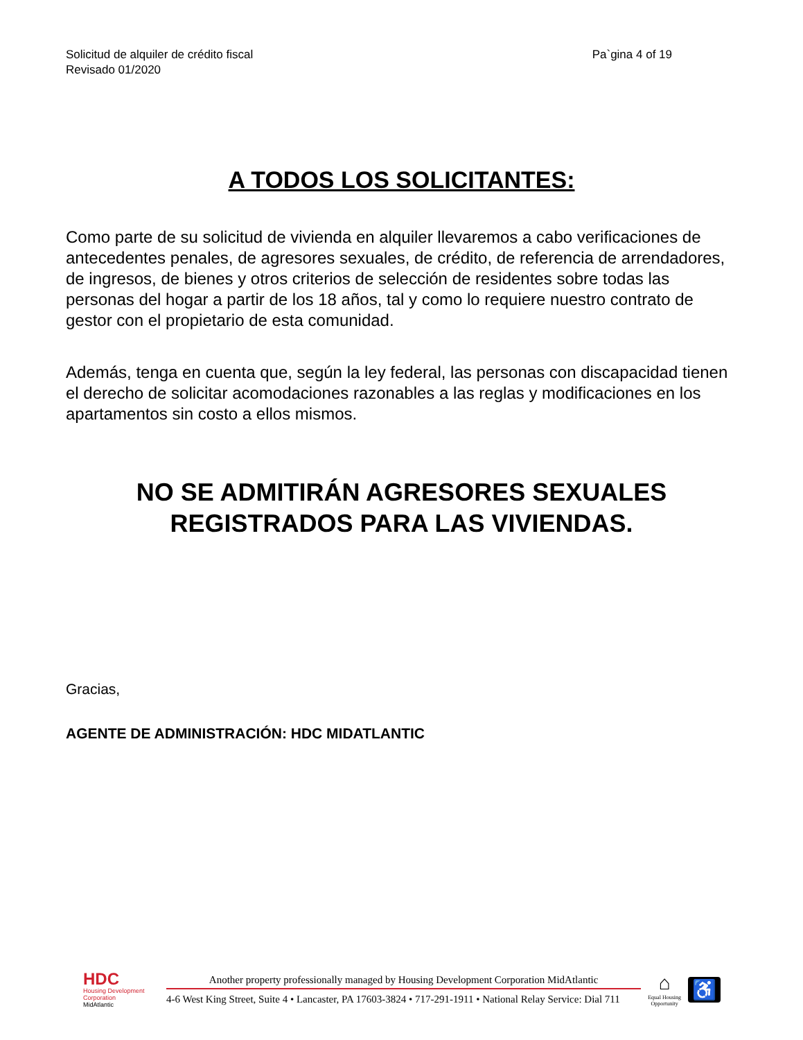Solicitud de alquiler de crédito fiscal
Revisado 01/2020
Pa`gina 4 of 19
A TODOS LOS SOLICITANTES:
Como parte de su solicitud de vivienda en alquiler llevaremos a cabo verificaciones de antecedentes penales, de agresores sexuales, de crédito, de referencia de arrendadores, de ingresos, de bienes y otros criterios de selección de residentes sobre todas las personas del hogar a partir de los 18 años, tal y como lo requiere nuestro contrato de gestor con el propietario de esta comunidad.
Además, tenga en cuenta que, según la ley federal, las personas con discapacidad tienen el derecho de solicitar acomodaciones razonables a las reglas y modificaciones en los apartamentos sin costo a ellos mismos.
NO SE ADMITIRÁN AGRESORES SEXUALES REGISTRADOS PARA LAS VIVIENDAS.
Gracias,
AGENTE DE ADMINISTRACIÓN: HDC MIDATLANTIC
HDC
Housing Development
Corporation
MidAtlantic
Another property professionally managed by Housing Development Corporation MidAtlantic
4-6 West King Street, Suite 4 • Lancaster, PA 17603-3824 • 717-291-1911 • National Relay Service: Dial 711
⌂
Equal Housing
Opportunity
♿